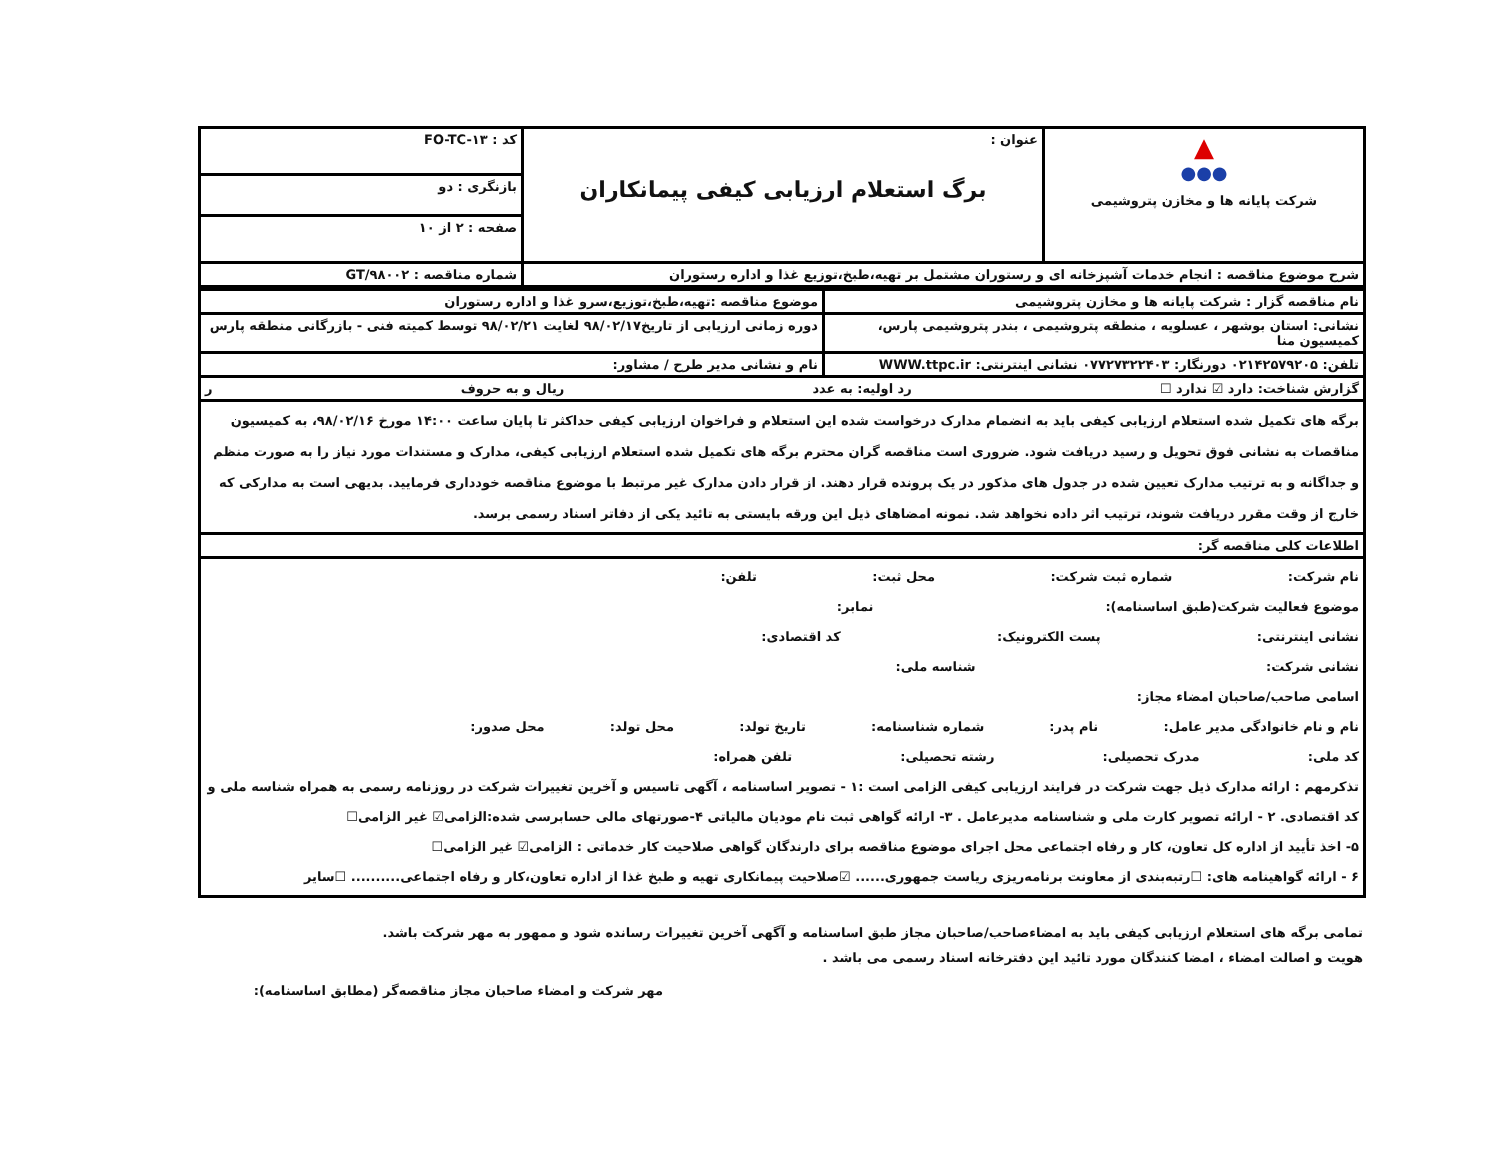| ▲ ●●● شرکت پایانه ها و مخازن پتروشیمی | عنوان : برگ استعلام ارزیابی کیفی پیمانکاران | کد : FO-TC-۱۳ |
| | | بازنگری : دو |
| | | صفحه : ۲ از ۱۰ |
| شرح موضوع مناقصه : انجام خدمات آشپزخانه ای و رستوران مشتمل بر تهیه،طبخ،توزیع غذا و اداره رستوران | | شماره مناقصه : GT/۹۸۰۰۲ |
| نام مناقصه گزار : شرکت پایانه ها و مخازن پتروشیمی | موضوع مناقصه :تهیه،طبخ،توزیع،سرو غذا و اداره رستوران |
| نشانی: استان بوشهر ، عسلویه ، منطقه پتروشیمی ، بندر پتروشیمی پارس، کمیسیون منا | دوره زمانی ارزیابی از تاریخ۹۸/۰۲/۱۷ لغایت ۹۸/۰۲/۲۱ توسط کمیته فنی - بازرگانی منطقه پارس |
| تلفن: ۰۲۱۴۲۵۷۹۲۰۵ دورنگار: ۰۷۷۲۷۳۲۲۴۰۳ نشانی اینترنتی: WWW.ttpc.ir | نام و نشانی مدیر طرح / مشاور: |
| گزارش شناخت: دارد ☑ ندارد ☐ رد اولیه: به عدد ریال و به حروف ر | |
| برگه های تکمیل شده استعلام ارزیابی کیفی باید به انضمام مدارک درخواست شده این استعلام و فراخوان ارزیابی کیفی حداکثر تا پایان ساعت ۱۴:۰۰ مورخ ۹۸/۰۲/۱۶، به کمیسیون مناقصات به نشانی فوق تحویل و رسید دریافت شود. ضروری است مناقصه گران محترم برگه های تکمیل شده استعلام ارزیابی کیفی، مدارک و مستندات مورد نیاز را به صورت منظم و جداگانه و به ترتیب مدارک تعیین شده در جدول های مذکور در یک پرونده قرار دهند. از قرار دادن مدارک غیر مرتبط با موضوع مناقصه خودداری فرمایید. بدیهی است به مدارکی که خارج از وقت مقرر دریافت شوند، ترتیب اثر داده نخواهد شد. نمونه امضاهای ذیل این ورقه بایستی به تائید یکی از دفاتر اسناد رسمی برسد. | |
| اطلاعات کلی مناقصه گر: | |
| نام شرکت: شماره ثبت شرکت: محل ثبت: تلفن: موضوع فعالیت شرکت(طبق اساسنامه): نمابر: نشانی اینترنتی: پست الکترونیک: کد اقتصادی: نشانی شرکت: شناسه ملی: اسامی صاحب/صاحبان امضاء مجاز: نام و نام خانوادگی مدیر عامل: نام پدر: شماره شناسنامه: تاریخ تولد: محل تولد: محل صدور: کد ملی: مدرک تحصیلی: رشته تحصیلی: تلفن همراه: تذکرمهم : ارائه مدارک ذیل جهت شرکت در فرایند ارزیابی کیفی الزامی است :۱ - تصویر اساسنامه ، آگهی تاسیس و آخرین تغییرات شرکت در روزنامه رسمی به همراه شناسه ملی و کد اقتصادی. ۲ - ارائه تصویر کارت ملی و شناسنامه مدیرعامل . ۳- ارائه گواهی ثبت نام مودیان مالیاتی ۴-صورتهای مالی حسابرسی شده:الزامی☑ غیر الزامی☐ ۵- اخذ تأیید از اداره کل تعاون، کار و رفاه اجتماعی محل اجرای موضوع مناقصه برای دارندگان گواهی صلاحیت کار خدماتی : الزامی☑ غیر الزامی☐ ۶ - ارائه گواهینامه های: ☐رتبه‌بندی از معاونت برنامه‌ریزی ریاست جمهوری...... ☑صلاحیت پیمانکاری تهیه و طبخ غذا از اداره تعاون،کار و رفاه اجتماعی.......... ☐سایر | |
تمامی برگه های استعلام ارزیابی کیفی باید به امضاءصاحب/صاحبان مجاز طبق اساسنامه و آگهی آخرین تغییرات رسانده شود و ممهور به مهر شرکت باشد.
هویت و اصالت امضاء ، امضا کنندگان مورد تائید این دفترخانه اسناد رسمی می باشد .
مهر شرکت و امضاء صاحبان مجاز مناقصه‌گر (مطابق اساسنامه):